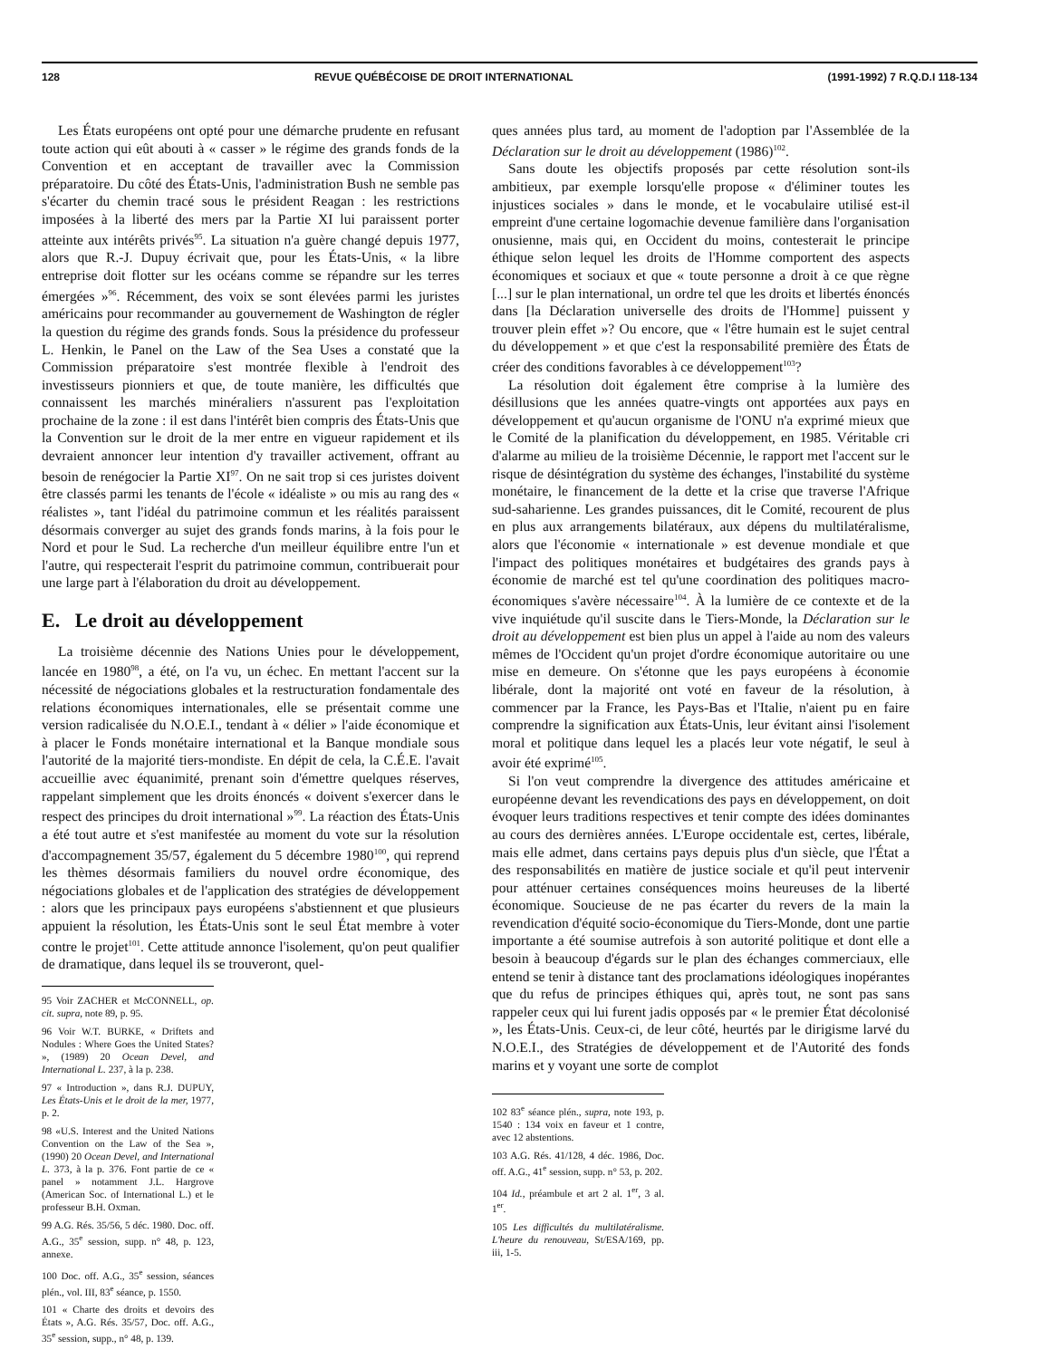128 REVUE QUÉBÉCOISE DE DROIT INTERNATIONAL (1991-1992) 7 R.Q.D.I 118-134
Les États européens ont opté pour une démarche prudente en refusant toute action qui eût abouti à « casser » le régime des grands fonds de la Convention et en acceptant de travailler avec la Commission préparatoire. Du côté des États-Unis, l'administration Bush ne semble pas s'écarter du chemin tracé sous le président Reagan : les restrictions imposées à la liberté des mers par la Partie XI lui paraissent porter atteinte aux intérêts privés<sup>95</sup>. La situation n'a guère changé depuis 1977, alors que R.-J. Dupuy écrivait que, pour les États-Unis, « la libre entreprise doit flotter sur les océans comme se répandre sur les terres émergées »<sup>96</sup>. Récemment, des voix se sont élevées parmi les juristes américains pour recommander au gouvernement de Washington de régler la question du régime des grands fonds. Sous la présidence du professeur L. Henkin, le Panel on the Law of the Sea Uses a constaté que la Commission préparatoire s'est montrée flexible à l'endroit des investisseurs pionniers et que, de toute manière, les difficultés que connaissent les marchés minéraliers n'assurent pas l'exploitation prochaine de la zone : il est dans l'intérêt bien compris des États-Unis que la Convention sur le droit de la mer entre en vigueur rapidement et ils devraient annoncer leur intention d'y travailler activement, offrant au besoin de renégocier la Partie XI<sup>97</sup>. On ne sait trop si ces juristes doivent être classés parmi les tenants de l'école « idéaliste » ou mis au rang des « réalistes », tant l'idéal du patrimoine commun et les réalités paraissent désormais converger au sujet des grands fonds marins, à la fois pour le Nord et pour le Sud. La recherche d'un meilleur équilibre entre l'un et l'autre, qui respecterait l'esprit du patrimoine commun, contribuerait pour une large part à l'élaboration du droit au développement.
E. Le droit au développement
La troisième décennie des Nations Unies pour le développement, lancée en 1980<sup>98</sup>, a été, on l'a vu, un échec. En mettant l'accent sur la nécessité de négociations globales et la restructuration fondamentale des relations économiques internationales, elle se présentait comme une version radicalisée du N.O.E.I., tendant à « délier » l'aide économique et à placer le Fonds monétaire international et la Banque mondiale sous l'autorité de la majorité tiers-mondiste. En dépit de cela, la C.É.E. l'avait accueillie avec équanimité, prenant soin d'émettre quelques réserves, rappelant simplement que les droits énoncés « doivent s'exercer dans le respect des principes du droit international »<sup>99</sup>. La réaction des États-Unis a été tout autre et s'est manifestée au moment du vote sur la résolution d'accompagnement 35/57, également du 5 décembre 1980<sup>100</sup>, qui reprend les thèmes désormais familiers du nouvel ordre économique, des négociations globales et de l'application des stratégies de développement : alors que les principaux pays européens s'abstiennent et que plusieurs appuient la résolution, les États-Unis sont le seul État membre à voter contre le projet<sup>101</sup>. Cette attitude annonce l'isolement, qu'on peut qualifier de dramatique, dans lequel ils se trouveront, quel-
95 Voir ZACHER et McCONNELL, op. cit. supra, note 89, p. 95.
96 Voir W.T. BURKE, « Driftets and Nodules : Where Goes the United States? », (1989) 20 Ocean Devel, and International L. 237, à la p. 238.
97 « Introduction », dans R.J. DUPUY, Les États-Unis et le droit de la mer, 1977, p. 2.
98 «U.S. Interest and the United Nations Convention on the Law of the Sea », (1990) 20 Ocean Devel, and International L. 373, à la p. 376. Font partie de ce « panel » notamment J.L. Hargrove (American Soc. of International L.) et le professeur B.H. Oxman.
99 A.G. Rés. 35/56, 5 déc. 1980. Doc. off. A.G., 35<sup>e</sup> session, supp. n° 48, p. 123, annexe.
100 Doc. off. A.G., 35<sup>e</sup> session, séances plén., vol. III, 83<sup>e</sup> séance, p. 1550.
101 « Charte des droits et devoirs des États », A.G. Rés. 35/57, Doc. off. A.G., 35<sup>e</sup> session, supp., n° 48, p. 139.
ques années plus tard, au moment de l'adoption par l'Assemblée de la Déclaration sur le droit au développement (1986)<sup>102</sup>.
Sans doute les objectifs proposés par cette résolution sont-ils ambitieux, par exemple lorsqu'elle propose « d'éliminer toutes les injustices sociales » dans le monde, et le vocabulaire utilisé est-il empreint d'une certaine logomachie devenue familière dans l'organisation onusienne, mais qui, en Occident du moins, contesterait le principe éthique selon lequel les droits de l'Homme comportent des aspects économiques et sociaux et que « toute personne a droit à ce que règne [...] sur le plan international, un ordre tel que les droits et libertés énoncés dans [la Déclaration universelle des droits de l'Homme] puissent y trouver plein effet »? Ou encore, que « l'être humain est le sujet central du développement » et que c'est la responsabilité première des États de créer des conditions favorables à ce développement<sup>103</sup>?
La résolution doit également être comprise à la lumière des désillusions que les années quatre-vingts ont apportées aux pays en développement et qu'aucun organisme de l'ONU n'a exprimé mieux que le Comité de la planification du développement, en 1985. Véritable cri d'alarme au milieu de la troisième Décennie, le rapport met l'accent sur le risque de désintégration du système des échanges, l'instabilité du système monétaire, le financement de la dette et la crise que traverse l'Afrique sud-saharienne. Les grandes puissances, dit le Comité, recourent de plus en plus aux arrangements bilatéraux, aux dépens du multilatéralisme, alors que l'économie « internationale » est devenue mondiale et que l'impact des politiques monétaires et budgétaires des grands pays à économie de marché est tel qu'une coordination des politiques macro-économiques s'avère nécessaire<sup>104</sup>. À la lumière de ce contexte et de la vive inquiétude qu'il suscite dans le Tiers-Monde, la Déclaration sur le droit au développement est bien plus un appel à l'aide au nom des valeurs mêmes de l'Occident qu'un projet d'ordre économique autoritaire ou une mise en demeure. On s'étonne que les pays européens à économie libérale, dont la majorité ont voté en faveur de la résolution, à commencer par la France, les Pays-Bas et l'Italie, n'aient pu en faire comprendre la signification aux États-Unis, leur évitant ainsi l'isolement moral et politique dans lequel les a placés leur vote négatif, le seul à avoir été exprimé<sup>105</sup>.
Si l'on veut comprendre la divergence des attitudes américaine et européenne devant les revendications des pays en développement, on doit évoquer leurs traditions respectives et tenir compte des idées dominantes au cours des dernières années. L'Europe occidentale est, certes, libérale, mais elle admet, dans certains pays depuis plus d'un siècle, que l'État a des responsabilités en matière de justice sociale et qu'il peut intervenir pour atténuer certaines conséquences moins heureuses de la liberté économique. Soucieuse de ne pas écarter du revers de la main la revendication d'équité socio-économique du Tiers-Monde, dont une partie importante a été soumise autrefois à son autorité politique et dont elle a besoin à beaucoup d'égards sur le plan des échanges commerciaux, elle entend se tenir à distance tant des proclamations idéologiques inopérantes que du refus de principes éthiques qui, après tout, ne sont pas sans rappeler ceux qui lui furent jadis opposés par « le premier État décolonisé », les États-Unis. Ceux-ci, de leur côté, heurtés par le dirigisme larvé du N.O.E.I., des Stratégies de développement et de l'Autorité des fonds marins et y voyant une sorte de complot
102 83<sup>e</sup> séance plén., supra, note 193, p. 1540 : 134 voix en faveur et 1 contre, avec 12 abstentions.
103 A.G. Rés. 41/128, 4 déc. 1986, Doc. off. A.G., 41<sup>e</sup> session, supp. n° 53, p. 202.
104 Id., préambule et art 2 al. 1<sup>er</sup>, 3 al. 1<sup>er</sup>.
105 Les difficultés du multilatéralisme. L'heure du renouveau, St/ESA/169, pp. iii, 1-5.